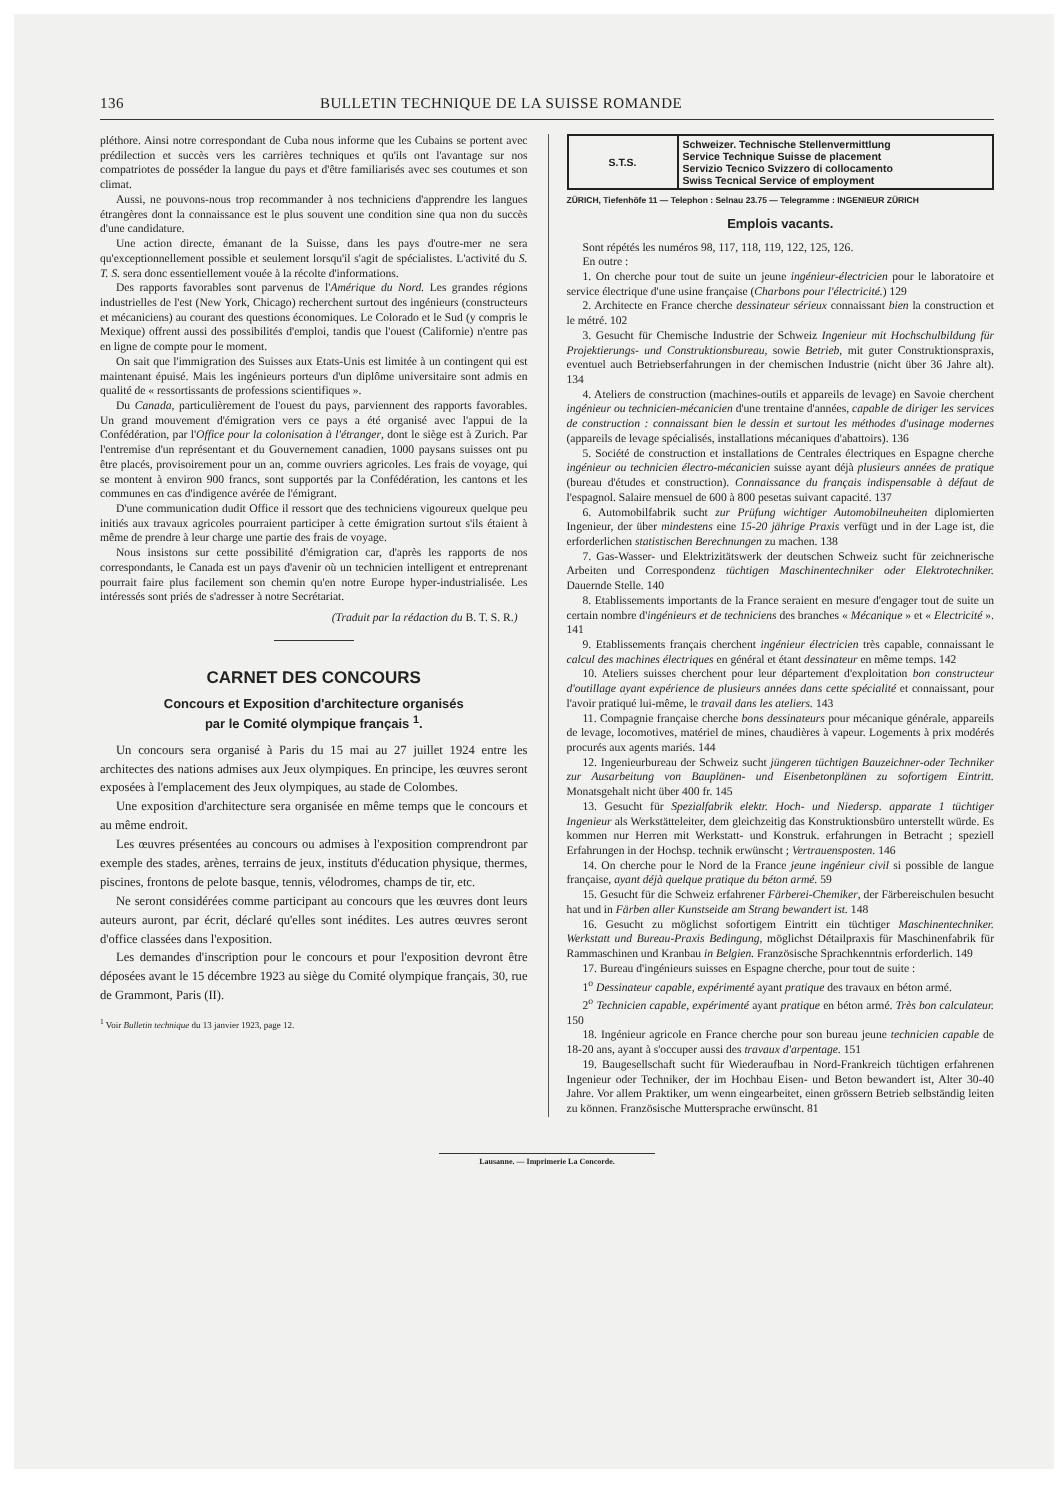136 BULLETIN TECHNIQUE DE LA SUISSE ROMANDE
pléthore. Ainsi notre correspondant de Cuba nous informe que les Cubains se portent avec prédilection et succès vers les carrières techniques et qu'ils ont l'avantage sur nos compatriotes de posséder la langue du pays et d'être familiarisés avec ses coutumes et son climat.
Aussi, ne pouvons-nous trop recommander à nos techniciens d'apprendre les langues étrangères dont la connaissance est le plus souvent une condition sine qua non du succès d'une candidature.
Une action directe, émanant de la Suisse, dans les pays d'outre-mer ne sera qu'exceptionnellement possible et seulement lorsqu'il s'agit de spécialistes. L'activité du S. T. S. sera donc essentiellement vouée à la récolte d'informations.
Des rapports favorables sont parvenus de l'Amérique du Nord. Les grandes régions industrielles de l'est (New York, Chicago) recherchent surtout des ingénieurs (constructeurs et mécaniciens) au courant des questions économiques. Le Colorado et le Sud (y compris le Mexique) offrent aussi des possibilités d'emploi, tandis que l'ouest (Californie) n'entre pas en ligne de compte pour le moment.
On sait que l'immigration des Suisses aux Etats-Unis est limitée à un contingent qui est maintenant épuisé. Mais les ingénieurs porteurs d'un diplôme universitaire sont admis en qualité de « ressortissants de professions scientifiques ».
Du Canada, particulièrement de l'ouest du pays, parviennent des rapports favorables. Un grand mouvement d'émigration vers ce pays a été organisé avec l'appui de la Confédération, par l'Office pour la colonisation à l'étranger, dont le siège est à Zurich. Par l'entremise d'un représentant et du Gouvernement canadien, 1000 paysans suisses ont pu être placés, provisoirement pour un an, comme ouvriers agricoles. Les frais de voyage, qui se montent à environ 900 francs, sont supportés par la Confédération, les cantons et les communes en cas d'indigence avérée de l'émigrant.
D'une communication dudit Office il ressort que des techniciens vigoureux quelque peu initiés aux travaux agricoles pourraient participer à cette émigration surtout s'ils étaient à même de prendre à leur charge une partie des frais de voyage.
Nous insistons sur cette possibilité d'émigration car, d'après les rapports de nos correspondants, le Canada est un pays d'avenir où un technicien intelligent et entreprenant pourrait faire plus facilement son chemin qu'en notre Europe hyper-industrialisée. Les intéressés sont priés de s'adresser à notre Secrétariat.
(Traduit par la rédaction du B. T. S. R.)
CARNET DES CONCOURS
Concours et Exposition d'architecture organisés
par le Comité olympique français <sup>1</sup>.
Un concours sera organisé à Paris du 15 mai au 27 juillet 1924 entre les architectes des nations admises aux Jeux olympiques. En principe, les œuvres seront exposées à l'emplacement des Jeux olympiques, au stade de Colombes.
Une exposition d'architecture sera organisée en même temps que le concours et au même endroit.
Les œuvres présentées au concours ou admises à l'exposition comprendront par exemple des stades, arènes, terrains de jeux, instituts d'éducation physique, thermes, piscines, frontons de pelote basque, tennis, vélodromes, champs de tir, etc.
Ne seront considérées comme participant au concours que les œuvres dont leurs auteurs auront, par écrit, déclaré qu'elles sont inédites. Les autres œuvres seront d'office classées dans l'exposition.
Les demandes d'inscription pour le concours et pour l'exposition devront être déposées avant le 15 décembre 1923 au siège du Comité olympique français, 30, rue de Grammont, Paris (II).
<sup>1</sup> Voir Bulletin technique du 13 janvier 1923, page 12.
| S.T.S. | Schweizer. Technische Stellenvermittlung Service Technique Suisse de placement Servizio Tecnico Svizzero di collocamento Swiss Tecnical Service of employment |
ZÜRICH, Tiefenhöfe 11 — Telephon : Selnau 23.75 — Telegramme : INGENIEUR ZÜRICH
Emplois vacants.
Sont répétés les numéros 98, 117, 118, 119, 122, 125, 126.
En outre :
1. On cherche pour tout de suite un jeune ingénieur-électricien pour le laboratoire et service électrique d'une usine française (Charbons pour l'électricité.) 129
2. Architecte en France cherche dessinateur sérieux connaissant bien la construction et le métré. 102
3. Gesucht für Chemische Industrie der Schweiz Ingenieur mit Hochschulbildung für Projektierungs- und Construktionsbureau, sowie Betrieb, mit guter Construktionspraxis, eventuel auch Betriebserfahrungen in der chemischen Industrie (nicht über 36 Jahre alt). 134
4. Ateliers de construction (machines-outils et appareils de levage) en Savoie cherchent ingénieur ou technicien-mécanicien d'une trentaine d'années, capable de diriger les services de construction : connaissant bien le dessin et surtout les méthodes d'usinage modernes (appareils de levage spécialisés, installations mécaniques d'abattoirs). 136
5. Société de construction et installations de Centrales électriques en Espagne cherche ingénieur ou technicien électro-mécanicien suisse ayant déjà plusieurs années de pratique (bureau d'études et construction). Connaissance du français indispensable à défaut de l'espagnol. Salaire mensuel de 600 à 800 pesetas suivant capacité. 137
6. Automobilfabrik sucht zur Prüfung wichtiger Automobilneuheiten diplomierten Ingenieur, der über mindestens eine 15-20 jährige Praxis verfügt und in der Lage ist, die erforderlichen statistischen Berechnungen zu machen. 138
7. Gas-Wasser- und Elektrizitätswerk der deutschen Schweiz sucht für zeichnerische Arbeiten und Correspondenz tüchtigen Maschinentechniker oder Elektrotechniker. Dauernde Stelle. 140
8. Etablissements importants de la France seraient en mesure d'engager tout de suite un certain nombre d'ingénieurs et de techniciens des branches « Mécanique » et « Electricité ». 141
9. Etablissements français cherchent ingénieur électricien très capable, connaissant le calcul des machines électriques en général et étant dessinateur en même temps. 142
10. Ateliers suisses cherchent pour leur département d'exploitation bon constructeur d'outillage ayant expérience de plusieurs années dans cette spécialité et connaissant, pour l'avoir pratiqué lui-même, le travail dans les ateliers. 143
11. Compagnie française cherche bons dessinateurs pour mécanique générale, appareils de levage, locomotives, matériel de mines, chaudières à vapeur. Logements à prix modérés procurés aux agents mariés. 144
12. Ingenieurbureau der Schweiz sucht jüngeren tüchtigen Bauzeichner-oder Techniker zur Ausarbeitung von Bauplänen- und Eisenbetonplänen zu sofortigem Eintritt. Monatsgehalt nicht über 400 fr. 145
13. Gesucht für Spezialfabrik elektr. Hoch- und Niedersp. apparate 1 tüchtiger Ingenieur als Werkstätteleiter, dem gleichzeitig das Konstruktionsbüro unterstellt würde. Es kommen nur Herren mit Werkstatt- und Konstruk. erfahrungen in Betracht ; speziell Erfahrungen in der Hochsp. technik erwünscht ; Vertrauensposten. 146
14. On cherche pour le Nord de la France jeune ingénieur civil si possible de langue française, ayant déjà quelque pratique du béton armé. 59
15. Gesucht für die Schweiz erfahrener Färberei-Chemiker, der Färbereischulen besucht hat und in Färben aller Kunstseide am Strang bewandert ist. 148
16. Gesucht zu möglichst sofortigem Eintritt ein tüchtiger Maschinentechniker. Werkstatt und Bureau-Praxis Bedingung, möglichst Détailpraxis für Maschinenfabrik für Rammaschinen und Kranbau in Belgien. Französische Sprachkenntnis erforderlich. 149
17. Bureau d'ingénieurs suisses en Espagne cherche, pour tout de suite :
1<sup>o</sup> Dessinateur capable, expérimenté ayant pratique des travaux en béton armé.
2<sup>o</sup> Technicien capable, expérimenté ayant pratique en béton armé. Très bon calculateur. 150
18. Ingénieur agricole en France cherche pour son bureau jeune technicien capable de 18-20 ans, ayant à s'occuper aussi des travaux d'arpentage. 151
19. Baugesellschaft sucht für Wiederaufbau in Nord-Frankreich tüchtigen erfahrenen Ingenieur oder Techniker, der im Hochbau Eisen- und Beton bewandert ist, Alter 30-40 Jahre. Vor allem Praktiker, um wenn eingearbeitet, einen grössern Betrieb selbständig leiten zu können. Französische Muttersprache erwünscht. 81
Lausanne. — Imprimerie La Concorde.